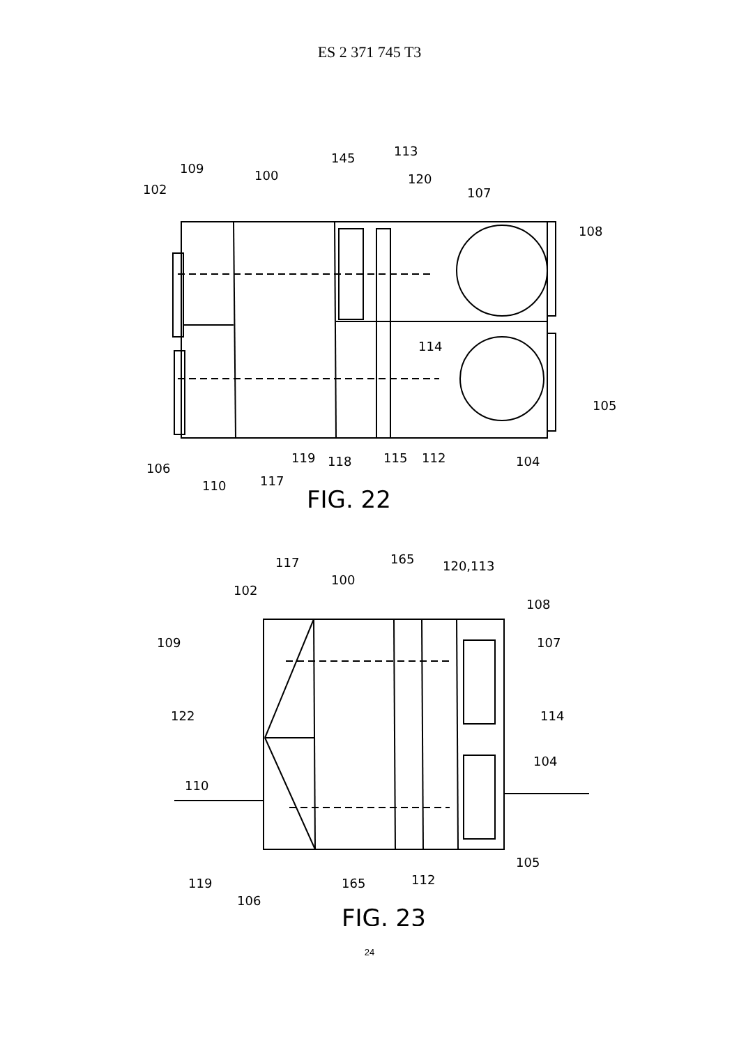ES 2 371 745 T3
102
109
100
145
113
120
107
108
114
105
106
110
117
119
118
115
112
104
FIG. 22
117
100
165
120,113
102
108
109
107
122
114
110
104
119
106
165
112
105
FIG. 23
24